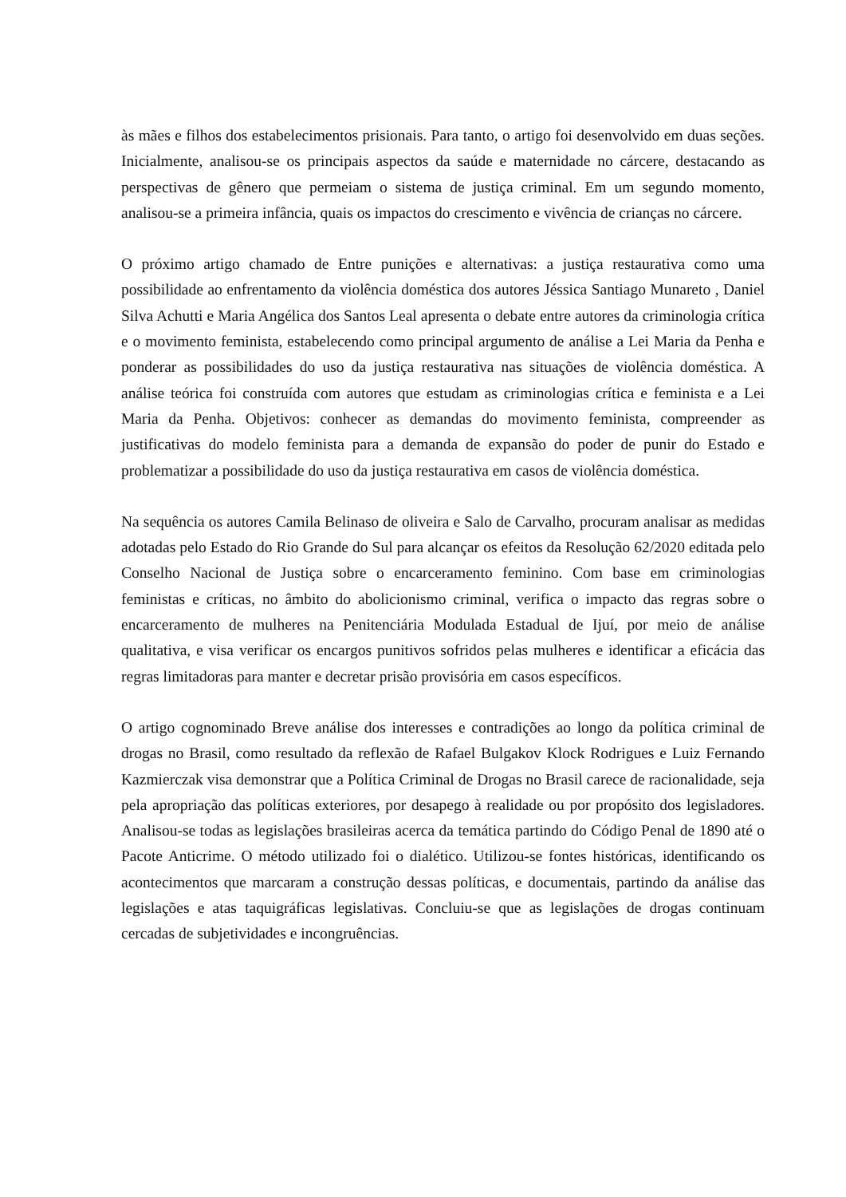às mães e filhos dos estabelecimentos prisionais. Para tanto, o artigo foi desenvolvido em duas seções. Inicialmente, analisou-se os principais aspectos da saúde e maternidade no cárcere, destacando as perspectivas de gênero que permeiam o sistema de justiça criminal. Em um segundo momento, analisou-se a primeira infância, quais os impactos do crescimento e vivência de crianças no cárcere.
O próximo artigo chamado de Entre punições e alternativas: a justiça restaurativa como uma possibilidade ao enfrentamento da violência doméstica dos autores Jéssica Santiago Munareto , Daniel Silva Achutti e Maria Angélica dos Santos Leal apresenta o debate entre autores da criminologia crítica e o movimento feminista, estabelecendo como principal argumento de análise a Lei Maria da Penha e ponderar as possibilidades do uso da justiça restaurativa nas situações de violência doméstica. A análise teórica foi construída com autores que estudam as criminologias crítica e feminista e a Lei Maria da Penha. Objetivos: conhecer as demandas do movimento feminista, compreender as justificativas do modelo feminista para a demanda de expansão do poder de punir do Estado e problematizar a possibilidade do uso da justiça restaurativa em casos de violência doméstica.
Na sequência os autores Camila Belinaso de oliveira e Salo de Carvalho, procuram analisar as medidas adotadas pelo Estado do Rio Grande do Sul para alcançar os efeitos da Resolução 62/2020 editada pelo Conselho Nacional de Justiça sobre o encarceramento feminino. Com base em criminologias feministas e críticas, no âmbito do abolicionismo criminal, verifica o impacto das regras sobre o encarceramento de mulheres na Penitenciária Modulada Estadual de Ijuí, por meio de análise qualitativa, e visa verificar os encargos punitivos sofridos pelas mulheres e identificar a eficácia das regras limitadoras para manter e decretar prisão provisória em casos específicos.
O artigo cognominado Breve análise dos interesses e contradições ao longo da política criminal de drogas no Brasil, como resultado da reflexão de Rafael Bulgakov Klock Rodrigues e Luiz Fernando Kazmierczak visa demonstrar que a Política Criminal de Drogas no Brasil carece de racionalidade, seja pela apropriação das políticas exteriores, por desapego à realidade ou por propósito dos legisladores. Analisou-se todas as legislações brasileiras acerca da temática partindo do Código Penal de 1890 até o Pacote Anticrime. O método utilizado foi o dialético. Utilizou-se fontes históricas, identificando os acontecimentos que marcaram a construção dessas políticas, e documentais, partindo da análise das legislações e atas taquigráficas legislativas. Concluiu-se que as legislações de drogas continuam cercadas de subjetividades e incongruências.